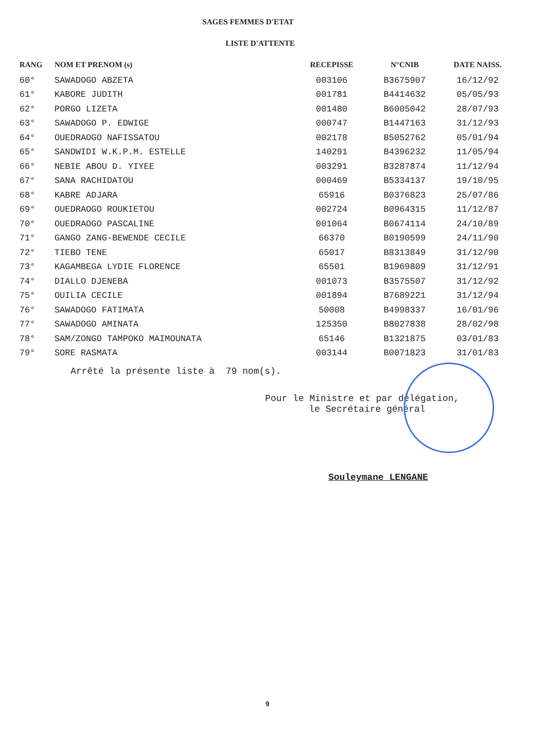SAGES FEMMES D'ETAT
LISTE D'ATTENTE
| RANG | NOM ET PRENOM (s) | RECEPISSE | N°CNIB | DATE NAISS. |
| --- | --- | --- | --- | --- |
| 60° | SAWADOGO ABZETA | 003106 | B3675907 | 16/12/92 |
| 61° | KABORE JUDITH | 001781 | B4414632 | 05/05/93 |
| 62° | PORGO LIZETA | 001480 | B6005042 | 28/07/93 |
| 63° | SAWADOGO P. EDWIGE | 000747 | B1447163 | 31/12/93 |
| 64° | OUEDRAOGO NAFISSATOU | 002178 | B5052762 | 05/01/94 |
| 65° | SANDWIDI W.K.P.M. ESTELLE | 140291 | B4396232 | 11/05/94 |
| 66° | NEBIE ABOU D. YIYEE | 003291 | B3287874 | 11/12/94 |
| 67° | SANA RACHIDATOU | 000469 | B5334137 | 19/10/95 |
| 68° | KABRE ADJARA | 65916 | B0376823 | 25/07/86 |
| 69° | OUEDRAOGO ROUKIETOU | 002724 | B0964315 | 11/12/87 |
| 70° | OUEDRAOGO PASCALINE | 001064 | B0674114 | 24/10/89 |
| 71° | GANGO ZANG-BEWENDE CECILE | 66370 | B0190599 | 24/11/90 |
| 72° | TIEBO TENE | 65017 | B8313849 | 31/12/90 |
| 73° | KAGAMBEGA LYDIE FLORENCE | 65501 | B1969809 | 31/12/91 |
| 74° | DIALLO DJENEBA | 001073 | B3575507 | 31/12/92 |
| 75° | OUILIA CECILE | 001894 | B7689221 | 31/12/94 |
| 76° | SAWADOGO FATIMATA | 50008 | B4998337 | 16/01/96 |
| 77° | SAWADOGO AMINATA | 125350 | B8027838 | 28/02/98 |
| 78° | SAM/ZONGO TAMPOKO MAIMOUNATA | 65146 | B1321875 | 03/01/83 |
| 79° | SORE RASMATA | 003144 | B0071823 | 31/01/83 |
Arrêté la présente liste à 79 nom(s).
Pour le Ministre et par délégation,
le Secrétaire général
Souleymane LENGANE
9